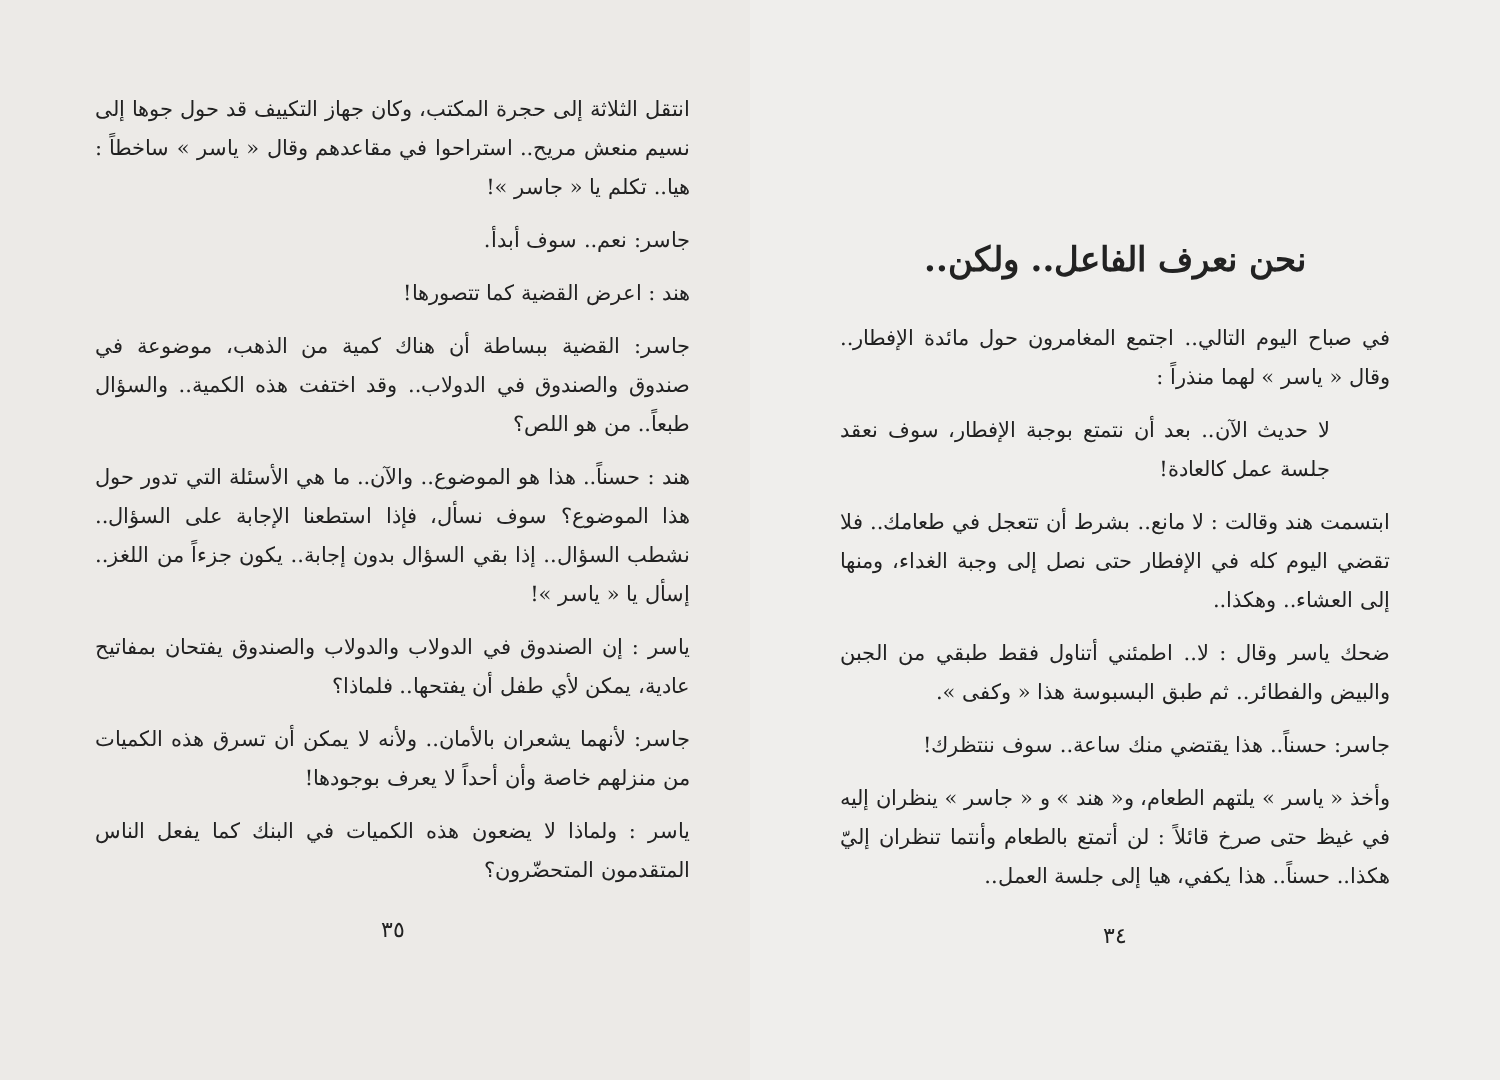نحن نعرف الفاعل.. ولكن..
في صباح اليوم التالي.. اجتمع المغامرون حول مائدة الإفطار.. وقال « ياسر » لهما منذراً :
لا حديث الآن.. بعد أن نتمتع بوجبة الإفطار، سوف نعقد جلسة عمل كالعادة!
ابتسمت هند وقالت : لا مانع.. بشرط أن تتعجل في طعامك.. فلا تقضي اليوم كله في الإفطار حتى نصل إلى وجبة الغداء، ومنها إلى العشاء.. وهكذا..
ضحك ياسر وقال : لا.. اطمئني أتناول فقط طبقي من الجبن والبيض والفطائر.. ثم طبق البسبوسة هذا « وكفى ».
جاسر: حسناً.. هذا يقتضي منك ساعة.. سوف ننتظرك!
وأخذ « ياسر » يلتهم الطعام، و« هند » و « جاسر » ينظران إليه في غيظ حتى صرخ قائلاً : لن أتمتع بالطعام وأنتما تنظران إليّ هكذا.. حسناً.. هذا يكفي، هيا إلى جلسة العمل..
٣٤
انتقل الثلاثة إلى حجرة المكتب، وكان جهاز التكييف قد حول جوها إلى نسيم منعش مريح.. استراحوا في مقاعدهم وقال « ياسر » ساخطاً : هيا.. تكلم يا « جاسر »!
جاسر: نعم.. سوف أبدأ.
هند : اعرض القضية كما تتصورها!
جاسر: القضية ببساطة أن هناك كمية من الذهب، موضوعة في صندوق والصندوق في الدولاب.. وقد اختفت هذه الكمية.. والسؤال طبعاً.. من هو اللص؟
هند : حسناً.. هذا هو الموضوع.. والآن.. ما هي الأسئلة التي تدور حول هذا الموضوع؟ سوف نسأل، فإذا استطعنا الإجابة على السؤال.. نشطب السؤال.. إذا بقي السؤال بدون إجابة.. يكون جزءاً من اللغز.. إسأل يا « ياسر »!
ياسر : إن الصندوق في الدولاب والدولاب والصندوق يفتحان بمفاتيح عادية، يمكن لأي طفل أن يفتحها.. فلماذا؟
جاسر: لأنهما يشعران بالأمان.. ولأنه لا يمكن أن تسرق هذه الكميات من منزلهم خاصة وأن أحداً لا يعرف بوجودها!
ياسر : ولماذا لا يضعون هذه الكميات في البنك كما يفعل الناس المتقدمون المتحضّرون؟
٣٥